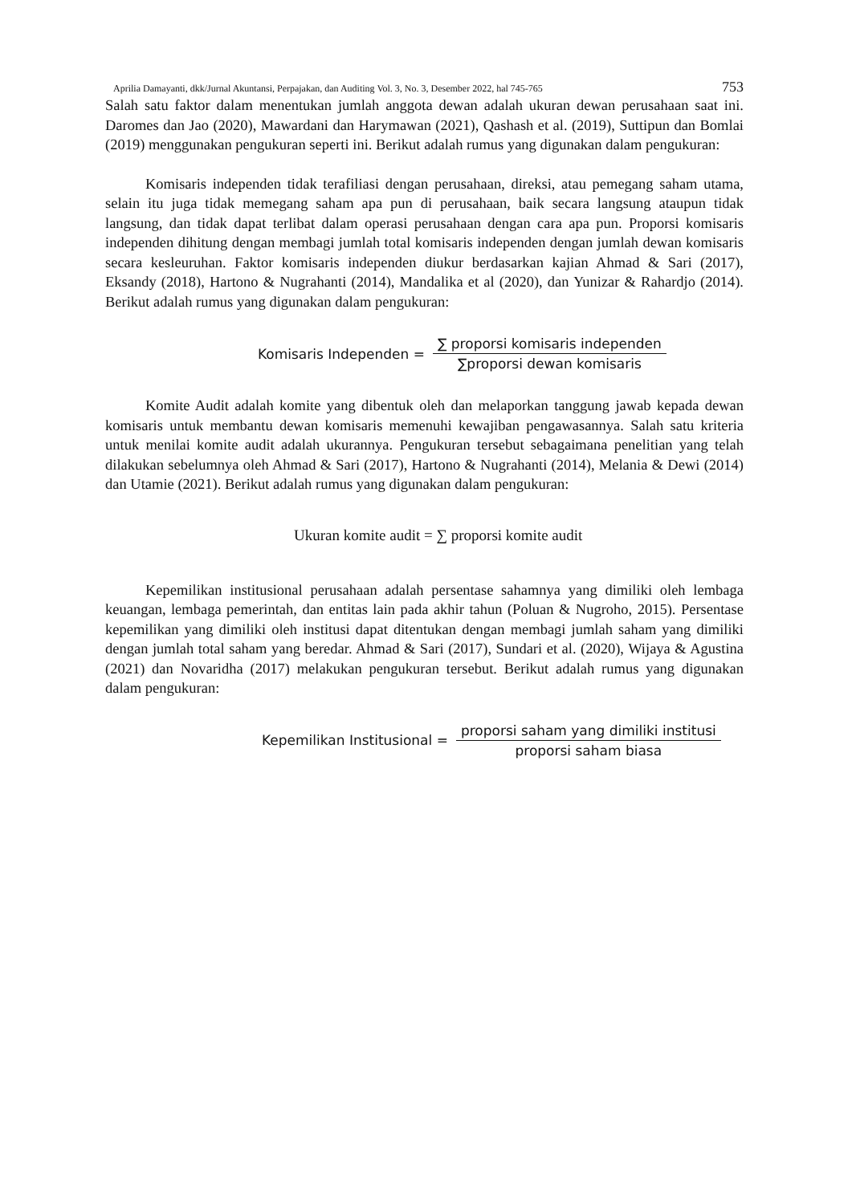Aprilia Damayanti, dkk/Jurnal Akuntansi, Perpajakan, dan Auditing Vol. 3, No. 3, Desember 2022, hal 745-765 753
Salah satu faktor dalam menentukan jumlah anggota dewan adalah ukuran dewan perusahaan saat ini. Daromes dan Jao (2020), Mawardani dan Harymawan (2021), Qashash et al. (2019), Suttipun dan Bomlai (2019) menggunakan pengukuran seperti ini. Berikut adalah rumus yang digunakan dalam pengukuran:
Komisaris independen tidak terafiliasi dengan perusahaan, direksi, atau pemegang saham utama, selain itu juga tidak memegang saham apa pun di perusahaan, baik secara langsung ataupun tidak langsung, dan tidak dapat terlibat dalam operasi perusahaan dengan cara apa pun. Proporsi komisaris independen dihitung dengan membagi jumlah total komisaris independen dengan jumlah dewan komisaris secara kesleuruhan. Faktor komisaris independen diukur berdasarkan kajian Ahmad & Sari (2017), Eksandy (2018), Hartono & Nugrahanti (2014), Mandalika et al (2020), dan Yunizar & Rahardjo (2014). Berikut adalah rumus yang digunakan dalam pengukuran:
Komisaris Independen = ∑ proporsi komisaris independen ∑proporsi dewan komisaris
Komite Audit adalah komite yang dibentuk oleh dan melaporkan tanggung jawab kepada dewan komisaris untuk membantu dewan komisaris memenuhi kewajiban pengawasannya. Salah satu kriteria untuk menilai komite audit adalah ukurannya. Pengukuran tersebut sebagaimana penelitian yang telah dilakukan sebelumnya oleh Ahmad & Sari (2017), Hartono & Nugrahanti (2014), Melania & Dewi (2014) dan Utamie (2021). Berikut adalah rumus yang digunakan dalam pengukuran:
Ukuran komite audit = ∑ proporsi komite audit
Kepemilikan institusional perusahaan adalah persentase sahamnya yang dimiliki oleh lembaga keuangan, lembaga pemerintah, dan entitas lain pada akhir tahun (Poluan & Nugroho, 2015). Persentase kepemilikan yang dimiliki oleh institusi dapat ditentukan dengan membagi jumlah saham yang dimiliki dengan jumlah total saham yang beredar. Ahmad & Sari (2017), Sundari et al. (2020), Wijaya & Agustina (2021) dan Novaridha (2017) melakukan pengukuran tersebut. Berikut adalah rumus yang digunakan dalam pengukuran:
Kepemilikan Institusional = proporsi saham yang dimiliki institusi proporsi saham biasa